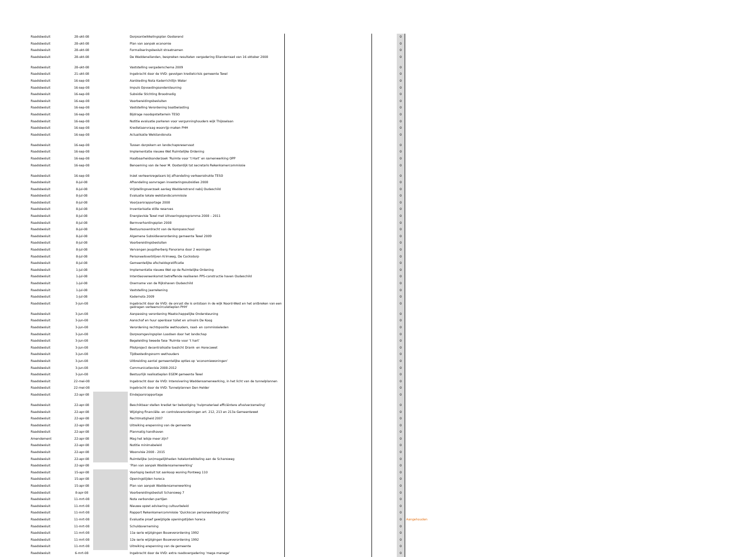| Raadsbesluit | 28-okt-08 | | Dorpsontwikkelingsplan Oosterend | | | 0 | |
| Raadsbesluit | 28-okt-08 | | Plan van aanpak economie | | | 0 | |
| Raadsbesluit | 28-okt-08 | | Formaliseringsbesluit straatnamen | | | 0 | |
| Raadsbesluit | 28-okt-08 | | De Waddeneilanden, bespreken resultaten vergadering Eilanderraad van 16 oktober 2008 | | | 0 | |
| Raadsbesluit | 28-okt-08 | | Vaststelling vergaderschema 2009 | | | 0 | |
| Raadsbesluit | 21-okt-08 | | Ingebracht door de VVD: gevolgen kredietcrisis gemeente Texel | | | 0 | |
| Raadsbesluit | 16-sep-08 | | Aanbieding Nota Kaderrichtlijn Water | | | 0 | |
| Raadsbesluit | 16-sep-08 | | Impuls Opvoedingsondersteuning | | | 0 | |
| Raadsbesluit | 16-sep-08 | | Subsidie Stichting Broodnodig | | | 0 | |
| Raadsbesluit | 16-sep-08 | | Voorbereidingsbesluiten | | | 0 | |
| Raadsbesluit | 16-sep-08 | | Vaststelling Verordening baatbelasting | | | 0 | |
| Raadsbesluit | 16-sep-08 | | Bijdrage noodopstelterrein TESO | | | 0 | |
| Raadsbesluit | 16-sep-08 | | Notitie evaluatie parkeren voor vergunninghouders wijk Thijsselaan | | | 0 | |
| Raadsbesluit | 16-sep-08 | | Kredietaanvraag woonrijp maken PHH | | | 0 | |
| Raadsbesluit | 16-sep-08 | | Actualisatie Welstandsnota | | | 0 | |
| Raadsbesluit | 16-sep-08 | | Tussen dorpskern en landschapsreservaat | | | 0 | |
| Raadsbesluit | 16-sep-08 | | Implementatie nieuwe Wet Ruimtelijke Ordening | | | 0 | |
| Raadsbesluit | 16-sep-08 | | Haalbaarheidsonderzoek ‘Ruimte voor ’t Hart’ en samenwerking OPP | | | 0 | |
| Raadsbesluit | 16-sep-08 | | Benoeming van de heer M. Oosterdijk tot secretaris Rekenkamercommissie | | | 0 | |
| Raadsbesluit | 16-sep-08 | | Inzet verkeersregelaars bij afhandeling verkeersdrukte TESO | | | 0 | |
| Raadsbesluit | 8-jul-08 | | Afhandeling aanvragen investeringssubsidies 2008 | | | 0 | |
| Raadsbesluit | 8-jul-08 | | Vrijstellingsverzoek aanleg Waddenstrand nabij Oudeschild | | | 0 | |
| Raadsbesluit | 8-jul-08 | | Evaluatie lokale welstandscommissie | | | 0 | |
| Raadsbesluit | 8-jul-08 | | Voorjaarsrapportage 2008 | | | 0 | |
| Raadsbesluit | 8-jul-08 | | Inventarisatie stille reserves | | | 0 | |
| Raadsbesluit | 8-jul-08 | | Energievisie Texel met Uitvoeringsprogramma 2008 – 2011 | | | 0 | |
| Raadsbesluit | 8-jul-08 | | Bermverhardingsplan 2008 | | | 0 | |
| Raadsbesluit | 8-jul-08 | | Bestuursoverdracht van de Kompasschool | | | 0 | |
| Raadsbesluit | 8-jul-08 | | Algemene Subsidieverordening gemeente Texel 2009 | | | 0 | |
| Raadsbesluit | 8-jul-08 | | Voorbereidingsbesluiten | | | 0 | |
| Raadsbesluit | 8-jul-08 | | Vervangen jeugdherberg Panorama door 2 woningen | | | 0 | |
| Raadsbesluit | 8-jul-08 | | Personeelsverblijven Krimweg, De Cocksdorp | | | 0 | |
| Raadsbesluit | 8-jul-08 | | Gemeentelijke afscheidsgratificatie | | | 0 | |
| Raadsbesluit | 1-jul-08 | | Implementatie nieuwe Wet op de Ruimtelijke Ordening | | | 0 | |
| Raadsbesluit | 1-jul-08 | | Intentieovereenkomst betreffende realiseren PPS-constructie haven Oudeschild | | | 0 | |
| Raadsbesluit | 1-jul-08 | | Overname van de Rijkshaven Oudeschild | | | 0 | |
| Raadsbesluit | 1-jul-08 | | Vaststelling Jaarrekening | | | 0 | |
| Raadsbesluit | 1-jul-08 | | Kadernota 2009 | | | 0 | |
| Raadsbesluit | 3-jun-08 | | Ingebracht door de VVD: de onrust die is ontstaan in de wijk Noord-West en het ontbreken van een gedragen verkeerscirculatieplan PHH’ | | | 0 | |
| Raadsbesluit | 3-jun-08 | | Aanpassing verordening Maatschappelijke Ondersteuning | | | 0 | |
| Raadsbesluit | 3-jun-08 | | Aanschaf en huur openbaar toilet en urinoirs De Koog | | | 0 | |
| Raadsbesluit | 3-jun-08 | | Verordening rechtspositie wethouders, raad- en commissieleden | | | 0 | |
| Raadsbesluit | 3-jun-08 | | Dorpsomgevingsplan Loodsen door het landschap | | | 0 | |
| Raadsbesluit | 3-jun-08 | | Begeleiding tweede fase ‘Ruimte voor ’t hart’ | | | 0 | |
| Raadsbesluit | 3-jun-08 | | Pilotproject decentralisatie toezicht Drank- en Horecawet | | | 0 | |
| Raadsbesluit | 3-jun-08 | | Tijdbestedingsnorm wethouders | | | 0 | |
| Raadsbesluit | 3-jun-08 | | Uitbreiding aantal gemeentelijke opties op ‘economiewoningen’ | | | 0 | |
| Raadsbesluit | 3-jun-08 | | Communicatievisie 2008-2012 | | | 0 | |
| Raadsbesluit | 3-jun-08 | | Bestuurlijk realisatieplan EGEM gemeente Texel | | | 0 | |
| Raadsbesluit | 22-mei-08 | | Ingebracht door de VVD: Intensivering Waddensamenwerking, in het licht van de tunnelplannen | | | 0 | |
| Raadsbesluit | 22-mei-08 | | Ingebracht door de VVD: Tunnelplannen Den Helder | | | 0 | |
| Raadsbesluit | 22-apr-08 | | Eindejaarsrapportage | | | 0 | |
| Raadsbesluit | 22-apr-08 | | Beschikbaar stellen krediet ter bekostiging ‘hulpmaterieel efficiëntere afvalverzameling’ | | | 0 | |
| Raadsbesluit | 22-apr-08 | | Wijziging financiële- en controleverordeningen art. 212, 213 en 213a Gemeentewet | | | 0 | |
| Raadsbesluit | 22-apr-08 | | Rechtmatigheid 2007 | | | 0 | |
| Raadsbesluit | 22-apr-08 | | Uitreiking erepenning van de gemeente | | | 0 | |
| Raadsbesluit | 22-apr-08 | | Planmatig handhaven | | | 0 | |
| Amendement | 22-apr-08 | | Mag het ietsje meer zijn? | | | 0 | |
| Raadsbesluit | 22-apr-08 | | Notitie minimabeleid | | | 0 | |
| Raadsbesluit | 22-apr-08 | | Woonvisie 2008 - 2015 | | | 0 | |
| Raadsbesluit | 22-apr-08 | | Ruimtelijke (on)mogelijkheden hotelontwikkeling aan de Schansweg | | | 0 | |
| Raadsbesluit | 22-apr-08 | | ’Plan van aanpak Waddensamenwerking’ | | | 0 | |
| Raadsbesluit | 15-apr-08 | | Voorlopig besluit tot aankoop woning Pontweg 110 | | | 0 | |
| Raadsbesluit | 15-apr-08 | | Openingstijden horeca | | | 0 | |
| Raadsbesluit | 15-apr-08 | | Plan van aanpak Waddensamenwerking | | | 0 | |
| Raadsbesluit | 8-apr-08 | | Voorbereidingsbesluit Schansweg 7 | | | 0 | |
| Raadsbesluit | 11-mrt-08 | | Nota verbonden partijen | | | 0 | |
| Raadsbesluit | 11-mrt-08 | | Nieuwe opzet advisering cultuurbeleid | | | 0 | |
| Raadsbesluit | 11-mrt-08 | | Rapport Rekenkamercommissie ‘Quickscan personeelsbegroting’ | | | 0 | |
| Raadsbesluit | 11-mrt-08 | | Evaluatie proef gewijzigde openingstijden horeca | | | 0 | Aangehouden |
| Raadsbesluit | 11-mrt-08 | | Schuldoverneming | | | 0 | |
| Raadsbesluit | 11-mrt-08 | | 11e serie wijzigingen Bouwverordening 1992 | | | 0 | |
| Raadsbesluit | 11-mrt-08 | | 12e serie wijzigingen Bouwverordening 1992 | | | 0 | |
| Raadsbesluit | 11-mrt-08 | | Uitreiking erepenning van de gemeente | | | 0 | |
| Raadsbesluit | 6-mrt-08 | | Ingebracht door de VVD: extra raadsvergadering ‘mega manege’ | | | 0 | |